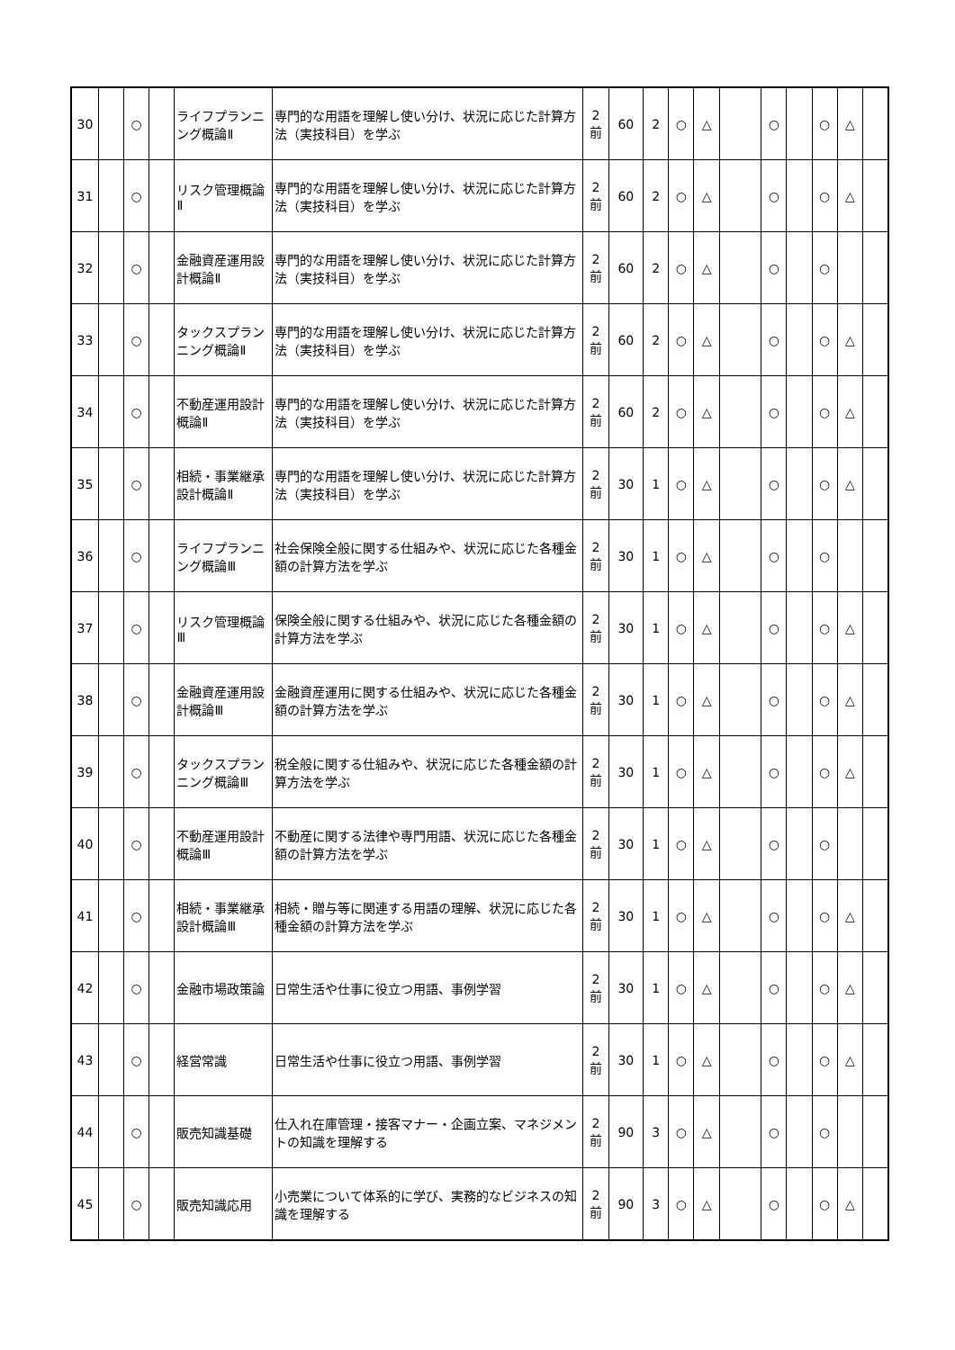| 30 | | ○ | | ライフプランニング概論Ⅱ | 専門的な用語を理解し使い分け、状況に応じた計算方法（実技科目）を学ぶ | 2 前 | 60 | 2 | ○ | △ | | ○ | | ○ | △ | |
| 31 | | ○ | | リスク管理概論Ⅱ | 専門的な用語を理解し使い分け、状況に応じた計算方法（実技科目）を学ぶ | 2 前 | 60 | 2 | ○ | △ | | ○ | | ○ | △ | |
| 32 | | ○ | | 金融資産運用設計概論Ⅱ | 専門的な用語を理解し使い分け、状況に応じた計算方法（実技科目）を学ぶ | 2 前 | 60 | 2 | ○ | △ | | ○ | | ○ | | |
| 33 | | ○ | | タックスプランニング概論Ⅱ | 専門的な用語を理解し使い分け、状況に応じた計算方法（実技科目）を学ぶ | 2 前 | 60 | 2 | ○ | △ | | ○ | | ○ | △ | |
| 34 | | ○ | | 不動産運用設計概論Ⅱ | 専門的な用語を理解し使い分け、状況に応じた計算方法（実技科目）を学ぶ | 2 前 | 60 | 2 | ○ | △ | | ○ | | ○ | △ | |
| 35 | | ○ | | 相続・事業継承設計概論Ⅱ | 専門的な用語を理解し使い分け、状況に応じた計算方法（実技科目）を学ぶ | 2 前 | 30 | 1 | ○ | △ | | ○ | | ○ | △ | |
| 36 | | ○ | | ライフプランニング概論Ⅲ | 社会保険全般に関する仕組みや、状況に応じた各種金額の計算方法を学ぶ | 2 前 | 30 | 1 | ○ | △ | | ○ | | ○ | | |
| 37 | | ○ | | リスク管理概論Ⅲ | 保険全般に関する仕組みや、状況に応じた各種金額の計算方法を学ぶ | 2 前 | 30 | 1 | ○ | △ | | ○ | | ○ | △ | |
| 38 | | ○ | | 金融資産運用設計概論Ⅲ | 金融資産運用に関する仕組みや、状況に応じた各種金額の計算方法を学ぶ | 2 前 | 30 | 1 | ○ | △ | | ○ | | ○ | △ | |
| 39 | | ○ | | タックスプランニング概論Ⅲ | 税全般に関する仕組みや、状況に応じた各種金額の計算方法を学ぶ | 2 前 | 30 | 1 | ○ | △ | | ○ | | ○ | △ | |
| 40 | | ○ | | 不動産運用設計概論Ⅲ | 不動産に関する法律や専門用語、状況に応じた各種金額の計算方法を学ぶ | 2 前 | 30 | 1 | ○ | △ | | ○ | | ○ | | |
| 41 | | ○ | | 相続・事業継承設計概論Ⅲ | 相続・贈与等に関連する用語の理解、状況に応じた各種金額の計算方法を学ぶ | 2 前 | 30 | 1 | ○ | △ | | ○ | | ○ | △ | |
| 42 | | ○ | | 金融市場政策論 | 日常生活や仕事に役立つ用語、事例学習 | 2 前 | 30 | 1 | ○ | △ | | ○ | | ○ | △ | |
| 43 | | ○ | | 経営常識 | 日常生活や仕事に役立つ用語、事例学習 | 2 前 | 30 | 1 | ○ | △ | | ○ | | ○ | △ | |
| 44 | | ○ | | 販売知識基礎 | 仕入れ在庫管理・接客マナー・企画立案、マネジメントの知識を理解する | 2 前 | 90 | 3 | ○ | △ | | ○ | | ○ | | |
| 45 | | ○ | | 販売知識応用 | 小売業について体系的に学び、実務的なビジネスの知識を理解する | 2 前 | 90 | 3 | ○ | △ | | ○ | | ○ | △ | |